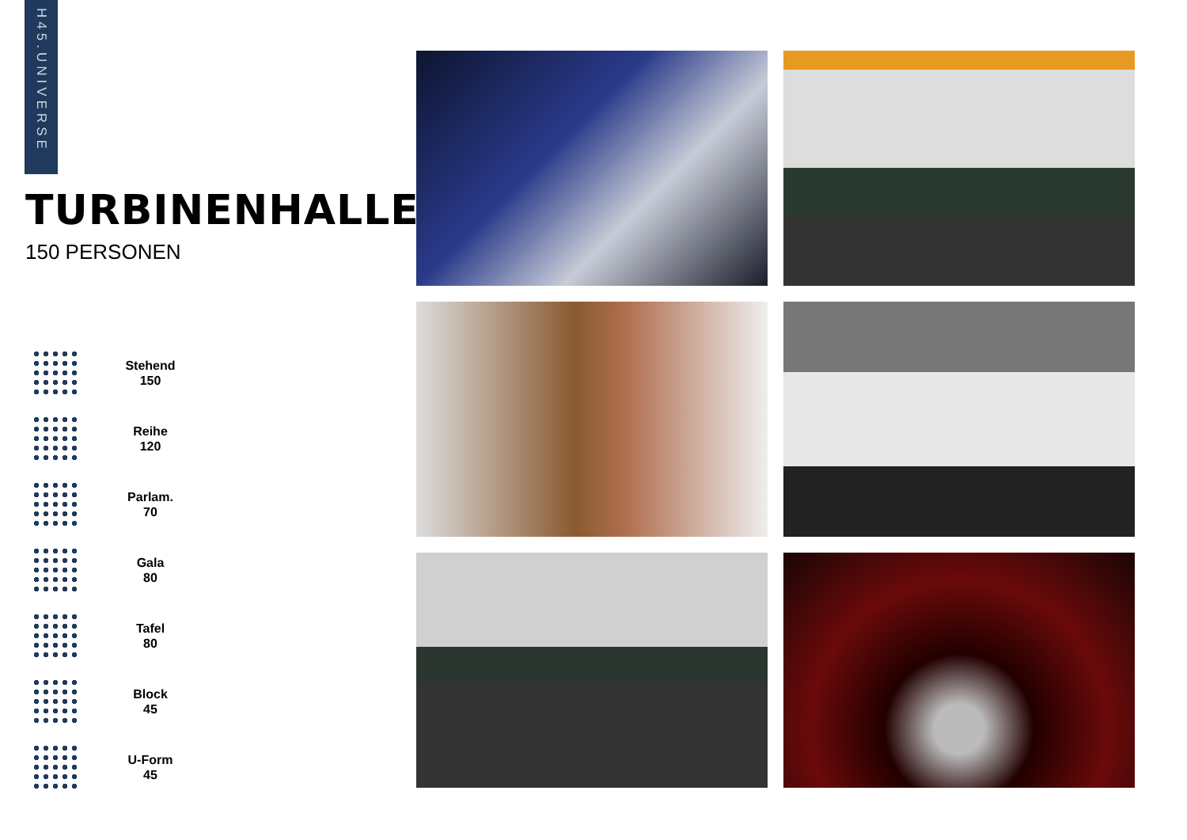H45.UNIVERSE
TURBINENHALLE
150 PERSONEN
Stehend
150
Reihe
120
Parlam.
70
Gala
80
Tafel
80
Block
45
U-Form
45